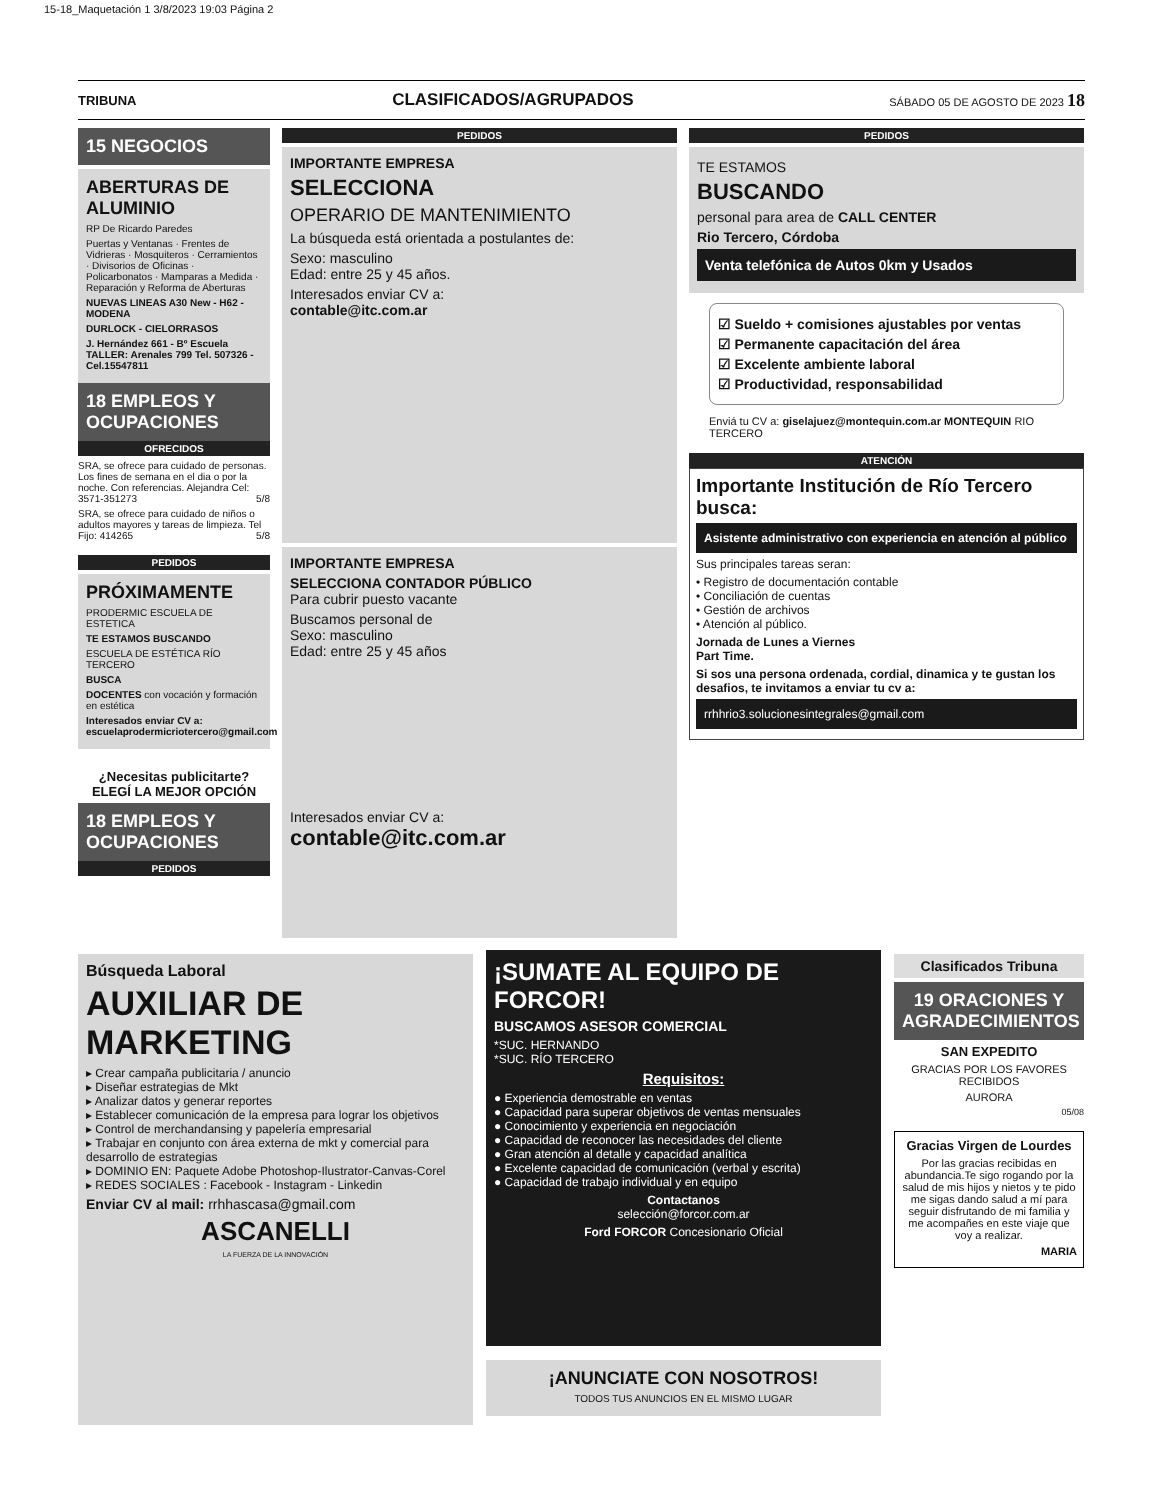15-18_Maquetación 1 3/8/2023 19:03 Página 2
TRIBUNA CLASIFICADOS/AGRUPADOS SÁBADO 05 DE AGOSTO DE 2023 18
15 NEGOCIOS
ABERTURAS DE ALUMINIO
RP De Ricardo Paredes
Puertas y Ventanas · Frentes de Vidrieras · Mosquiteros · Cerramientos · Divisorios de Oficinas · Policarbonatos · Mamparas a Medida · Reparación y Reforma de Aberturas
NUEVAS LINEAS A30 New - H62 - MODENA
DURLOCK - CIELORRASOS
J. Hernández 661 - Bº Escuela TALLER: Arenales 799 Tel. 507326 - Cel.15547811
18 EMPLEOS Y OCUPACIONES
OFRECIDOS
SRA, se ofrece para cuidado de personas. Los fines de semana en el dia o por la noche. Con referencias. Alejandra Cel: 3571-351273 5/8
SRA, se ofrece para cuidado de niños o adultos mayores y tareas de limpieza. Tel Fijo: 414265 5/8
PEDIDOS
PRÓXIMAMENTE
PRODERMIC ESCUELA DE ESTETICA
TE ESTAMOS BUSCANDO
ESCUELA DE ESTÉTICA RÍO TERCERO
BUSCA
DOCENTES con vocación y formación en estética
Interesados enviar CV a: escuelaprodermicriotercero@gmail.com
¿Necesitas publicitarte?
ELEGÍ LA MEJOR OPCIÓN
18 EMPLEOS Y OCUPACIONES
PEDIDOS
PEDIDOS
IMPORTANTE EMPRESA
SELECCIONA
OPERARIO DE MANTENIMIENTO
La búsqueda está orientada a postulantes de:
Sexo: masculino
Edad: entre 25 y 45 años.
Interesados enviar CV a:
contable@itc.com.ar
IMPORTANTE EMPRESA
SELECCIONA CONTADOR PÚBLICO
Para cubrir puesto vacante
Buscamos personal de
Sexo: masculino
Edad: entre 25 y 45 años
Interesados enviar CV a:
contable@itc.com.ar
PEDIDOS
TE ESTAMOS
BUSCANDO
personal para area de CALL CENTER
Rio Tercero, Córdoba
Venta telefónica de Autos 0km y Usados
☑ Sueldo + comisiones ajustables por ventas
☑ Permanente capacitación del área
☑ Excelente ambiente laboral
☑ Productividad, responsabilidad
Enviá tu CV a: giselajuez@montequin.com.ar MONTEQUIN RIO TERCERO
ATENCIÓN
Importante Institución de Río Tercero busca:
Asistente administrativo con experiencia en atención al público
Sus principales tareas seran:
• Registro de documentación contable
• Conciliación de cuentas
• Gestión de archivos
• Atención al público.
Jornada de Lunes a Viernes
Part Time.
Si sos una persona ordenada, cordial, dinamica y te gustan los desafios, te invitamos a enviar tu cv a:
rrhhrio3.solucionesintegrales@gmail.com
Búsqueda Laboral
AUXILIAR DE MARKETING
▸ Crear campaña publicitaria / anuncio
▸ Diseñar estrategias de Mkt
▸ Analizar datos y generar reportes
▸ Establecer comunicación de la empresa para lograr los objetivos
▸ Control de merchandansing y papelería empresarial
▸ Trabajar en conjunto con área externa de mkt y comercial para desarrollo de estrategias
▸ DOMINIO EN: Paquete Adobe Photoshop-Ilustrator-Canvas-Corel
▸ REDES SOCIALES : Facebook - Instagram - Linkedin
Enviar CV al mail: rrhhascasa@gmail.com
ASCANELLI
LA FUERZA DE LA INNOVACIÓN
¡SUMATE AL EQUIPO DE FORCOR!
BUSCAMOS ASESOR COMERCIAL
*SUC. HERNANDO
*SUC. RÍO TERCERO
Requisitos:
● Experiencia demostrable en ventas
● Capacidad para superar objetivos de ventas mensuales
● Conocimiento y experiencia en negociación
● Capacidad de reconocer las necesidades del cliente
● Gran atención al detalle y capacidad analítica
● Excelente capacidad de comunicación (verbal y escrita)
● Capacidad de trabajo individual y en equipo
Contactanos
selección@forcor.com.ar
Ford FORCOR Concesionario Oficial
¡ANUNCIATE CON NOSOTROS!
TODOS TUS ANUNCIOS EN EL MISMO LUGAR
Clasificados Tribuna
19 ORACIONES Y AGRADECIMIENTOS
SAN EXPEDITO
GRACIAS POR LOS FAVORES RECIBIDOS
AURORA
05/08
Gracias Virgen de Lourdes
Por las gracias recibidas en abundancia.Te sigo rogando por la salud de mis hijos y nietos y te pido me sigas dando salud a mí para seguir disfrutando de mi familia y me acompañes en este viaje que voy a realizar.
MARIA